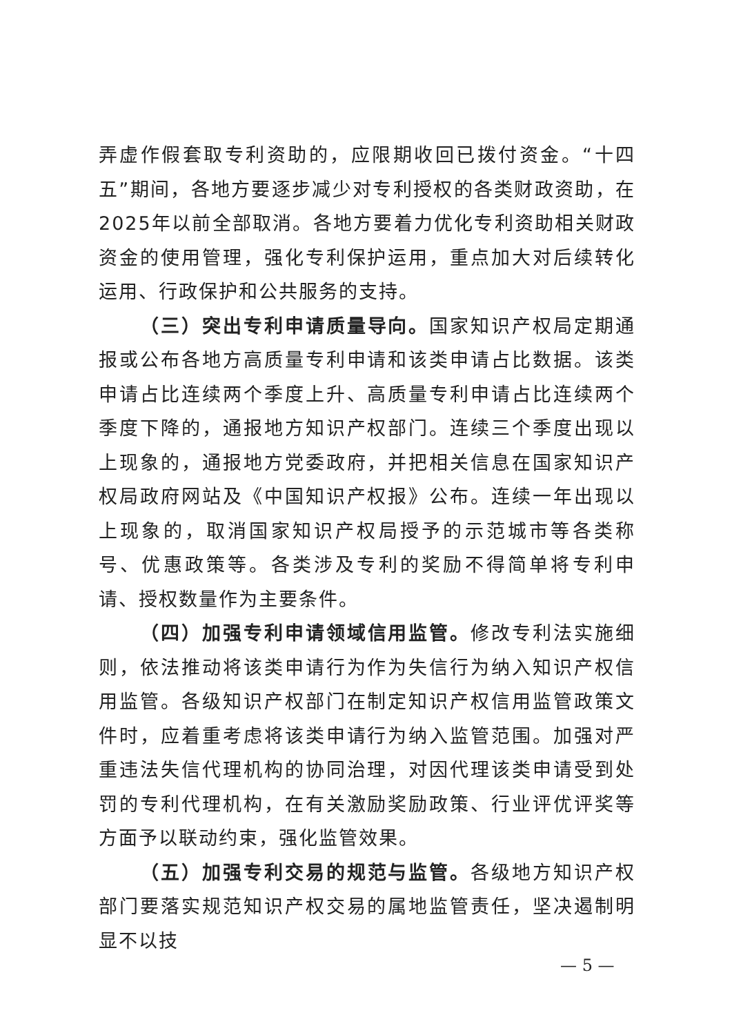弄虚作假套取专利资助的，应限期收回已拨付资金。“十四五”期间，各地方要逐步减少对专利授权的各类财政资助，在2025年以前全部取消。各地方要着力优化专利资助相关财政资金的使用管理，强化专利保护运用，重点加大对后续转化运用、行政保护和公共服务的支持。
（三）突出专利申请质量导向。国家知识产权局定期通报或公布各地方高质量专利申请和该类申请占比数据。该类申请占比连续两个季度上升、高质量专利申请占比连续两个季度下降的，通报地方知识产权部门。连续三个季度出现以上现象的，通报地方党委政府，并把相关信息在国家知识产权局政府网站及《中国知识产权报》公布。连续一年出现以上现象的，取消国家知识产权局授予的示范城市等各类称号、优惠政策等。各类涉及专利的奖励不得简单将专利申请、授权数量作为主要条件。
（四）加强专利申请领域信用监管。修改专利法实施细则，依法推动将该类申请行为作为失信行为纳入知识产权信用监管。各级知识产权部门在制定知识产权信用监管政策文件时，应着重考虑将该类申请行为纳入监管范围。加强对严重违法失信代理机构的协同治理，对因代理该类申请受到处罚的专利代理机构，在有关激励奖励政策、行业评优评奖等方面予以联动约束，强化监管效果。
（五）加强专利交易的规范与监管。各级地方知识产权部门要落实规范知识产权交易的属地监管责任，坚决遏制明显不以技
— 5 —